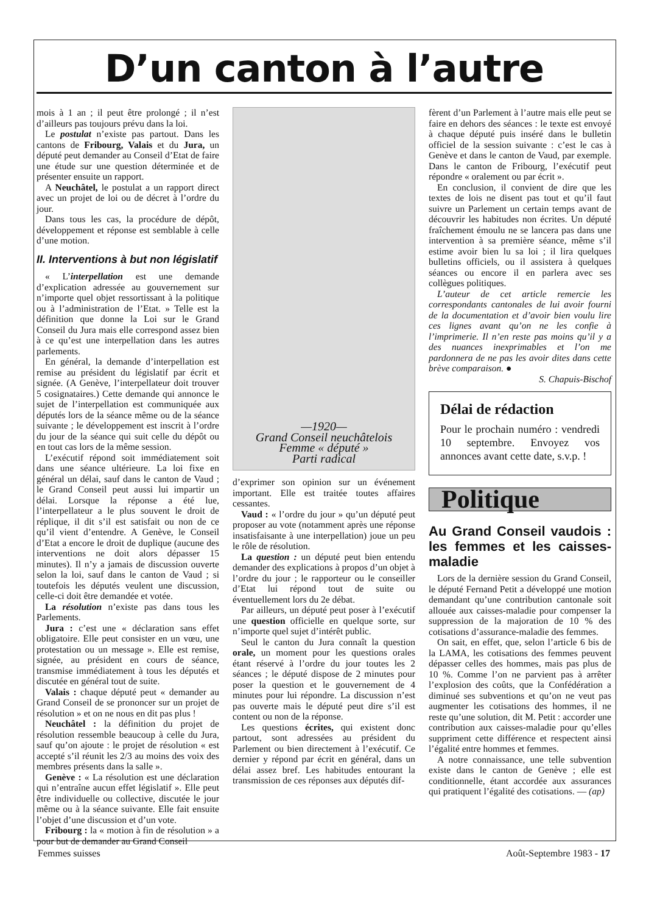D’un canton à l’autre
mois à 1 an ; il peut être prolongé ; il n’est d’ailleurs pas toujours prévu dans la loi.
Le postulat n’existe pas partout. Dans les cantons de Fribourg, Valais et du Jura, un député peut demander au Conseil d’Etat de faire une étude sur une question déterminée et de présenter ensuite un rapport.
A Neuchâtel, le postulat a un rapport direct avec un projet de loi ou de décret à l’ordre du jour.
Dans tous les cas, la procédure de dépôt, développement et réponse est semblable à celle d’une motion.
II. Interventions à but non législatif
« L’interpellation est une demande d’explication adressée au gouvernement sur n’importe quel objet ressortissant à la politique ou à l’administration de l’Etat. » Telle est la définition que donne la Loi sur le Grand Conseil du Jura mais elle correspond assez bien à ce qu’est une interpellation dans les autres parlements.
En général, la demande d’interpellation est remise au président du législatif par écrit et signée. (A Genève, l’interpellateur doit trouver 5 cosignataires.) Cette demande qui annonce le sujet de l’interpellation est communiquée aux députés lors de la séance même ou de la séance suivante ; le développement est inscrit à l’ordre du jour de la séance qui suit celle du dépôt ou en tout cas lors de la même session.
L’exécutif répond soit immédiatement soit dans une séance ultérieure. La loi fixe en général un délai, sauf dans le canton de Vaud ; le Grand Conseil peut aussi lui impartir un délai. Lorsque la réponse a été lue, l’interpellateur a le plus souvent le droit de réplique, il dit s’il est satisfait ou non de ce qu’il vient d’entendre. A Genève, le Conseil d’Etat a encore le droit de duplique (aucune des interventions ne doit alors dépasser 15 minutes). Il n’y a jamais de discussion ouverte selon la loi, sauf dans le canton de Vaud ; si toutefois les députés veulent une discussion, celle-ci doit être demandée et votée.
La résolution n’existe pas dans tous les Parlements.
Jura : c’est une « déclaration sans effet obligatoire. Elle peut consister en un vœu, une protestation ou un message ». Elle est remise, signée, au président en cours de séance, transmise immédiatement à tous les députés et discutée en général tout de suite.
Valais : chaque député peut « demander au Grand Conseil de se prononcer sur un projet de résolution » et on ne nous en dit pas plus !
Neuchâtel : la définition du projet de résolution ressemble beaucoup à celle du Jura, sauf qu’on ajoute : le projet de résolution « est accepté s’il réunit les 2/3 au moins des voix des membres présents dans la salle ».
Genève : « La résolution est une déclaration qui n’entraîne aucun effet législatif ». Elle peut être individuelle ou collective, discutée le jour même ou à la séance suivante. Elle fait ensuite l’objet d’une discussion et d’un vote.
Fribourg : la « motion à fin de résolution » a pour but de demander au Grand Conseil
—1920—
Grand Conseil neuchâtelois
Femme « député »
Parti radical
d’exprimer son opinion sur un événement important. Elle est traitée toutes affaires cessantes.
Vaud : « l’ordre du jour » qu’un député peut proposer au vote (notamment après une réponse insatisfaisante à une interpellation) joue un peu le rôle de résolution.
La question : un député peut bien entendu demander des explications à propos d’un objet à l’ordre du jour ; le rapporteur ou le conseiller d’Etat lui répond tout de suite ou éventuellement lors du 2e débat.
Par ailleurs, un député peut poser à l’exécutif une question officielle en quelque sorte, sur n’importe quel sujet d’intérêt public.
Seul le canton du Jura connaît la question orale, un moment pour les questions orales étant réservé à l’ordre du jour toutes les 2 séances ; le député dispose de 2 minutes pour poser la question et le gouvernement de 4 minutes pour lui répondre. La discussion n’est pas ouverte mais le député peut dire s’il est content ou non de la réponse.
Les questions écrites, qui existent donc partout, sont adressées au président du Parlement ou bien directement à l’exécutif. Ce dernier y répond par écrit en général, dans un délai assez bref. Les habitudes entourant la transmission de ces réponses aux députés dif-
fèrent d’un Parlement à l’autre mais elle peut se faire en dehors des séances : le texte est envoyé à chaque député puis inséré dans le bulletin officiel de la session suivante : c’est le cas à Genève et dans le canton de Vaud, par exemple. Dans le canton de Fribourg, l’exécutif peut répondre « oralement ou par écrit ».
En conclusion, il convient de dire que les textes de lois ne disent pas tout et qu’il faut suivre un Parlement un certain temps avant de découvrir les habitudes non écrites. Un député fraîchement émoulu ne se lancera pas dans une intervention à sa première séance, même s’il estime avoir bien lu sa loi ; il lira quelques bulletins officiels, ou il assistera à quelques séances ou encore il en parlera avec ses collègues politiques.
L’auteur de cet article remercie les correspondants cantonales de lui avoir fourni de la documentation et d’avoir bien voulu lire ces lignes avant qu’on ne les confie à l’imprimerie. Il n’en reste pas moins qu’il y a des nuances inexprimables et l’on me pardonnera de ne pas les avoir dites dans cette brève comparaison. ●
S. Chapuis-Bischof
Délai de rédaction
Pour le prochain numéro : vendredi 10 septembre. Envoyez vos annonces avant cette date, s.v.p. !
Politique
Au Grand Conseil vaudois : les femmes et les caisses-maladie
Lors de la dernière session du Grand Conseil, le député Fernand Petit a développé une motion demandant qu’une contribution cantonale soit allouée aux caisses-maladie pour compenser la suppression de la majoration de 10 % des cotisations d’assurance-maladie des femmes.
On sait, en effet, que, selon l’article 6 bis de la LAMA, les cotisations des femmes peuvent dépasser celles des hommes, mais pas plus de 10 %. Comme l’on ne parvient pas à arrêter l’explosion des coûts, que la Confédération a diminué ses subventions et qu’on ne veut pas augmenter les cotisations des hommes, il ne reste qu’une solution, dit M. Petit : accorder une contribution aux caisses-maladie pour qu’elles suppriment cette différence et respectent ainsi l’égalité entre hommes et femmes.
A notre connaissance, une telle subvention existe dans le canton de Genève ; elle est conditionnelle, étant accordée aux assurances qui pratiquent l’égalité des cotisations. — (ap)
Femmes suisses Août-Septembre 1983 - 17